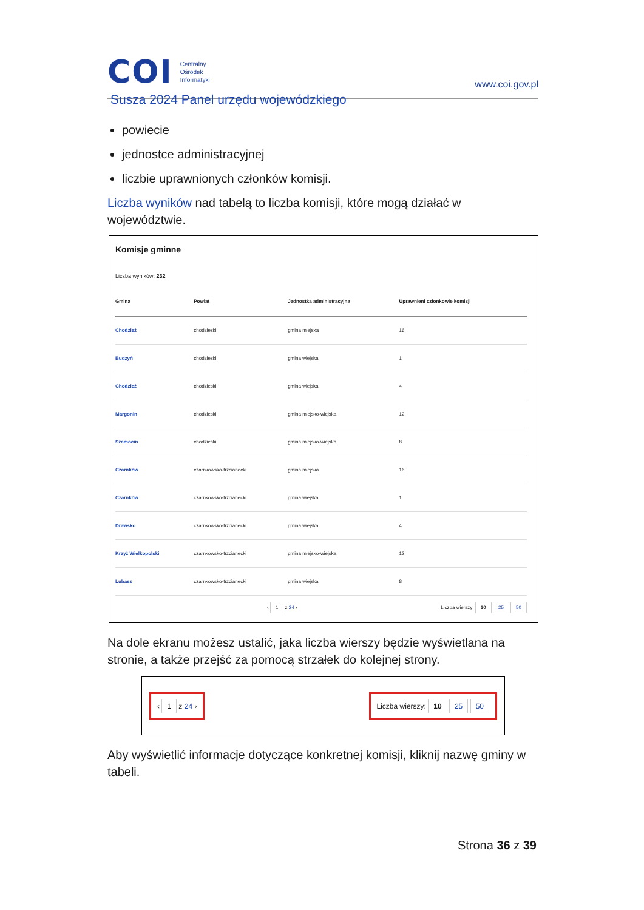COI Centralny
Ośrodek
Informatyki
www.coi.gov.pl
Susza 2024 Panel urzędu wojewódzkiego
powiecie
jednostce administracyjnej
liczbie uprawnionych członków komisji.
Liczba wyników nad tabelą to liczba komisji, które mogą działać w województwie.
Komisje gminne
Liczba wyników: 232
| Gmina | Powiat | Jednostka administracyjna | Uprawnieni członkowie komisji |
| --- | --- | --- | --- |
| Chodzież | chodzieski | gmina miejska | 16 |
| Budzyń | chodzieski | gmina wiejska | 1 |
| Chodzież | chodzieski | gmina wiejska | 4 |
| Margonin | chodzieski | gmina miejsko-wiejska | 12 |
| Szamocin | chodzieski | gmina miejsko-wiejska | 8 |
| Czarnków | czarnkowsko-trzcianecki | gmina miejska | 16 |
| Czarnków | czarnkowsko-trzcianecki | gmina wiejska | 1 |
| Drawsko | czarnkowsko-trzcianecki | gmina wiejska | 4 |
| Krzyż Wielkopolski | czarnkowsko-trzcianecki | gmina miejsko-wiejska | 12 |
| Lubasz | czarnkowsko-trzcianecki | gmina wiejska | 8 |
‹ 1 z 24 › Liczba wierszy: 10 25 50
Na dole ekranu możesz ustalić, jaka liczba wierszy będzie wyświetlana na stronie, a także przejść za pomocą strzałek do kolejnej strony.
‹ 1 z 24 › Liczba wierszy: 10 25 50
Aby wyświetlić informacje dotyczące konkretnej komisji, kliknij nazwę gminy w tabeli.
Strona 36 z 39